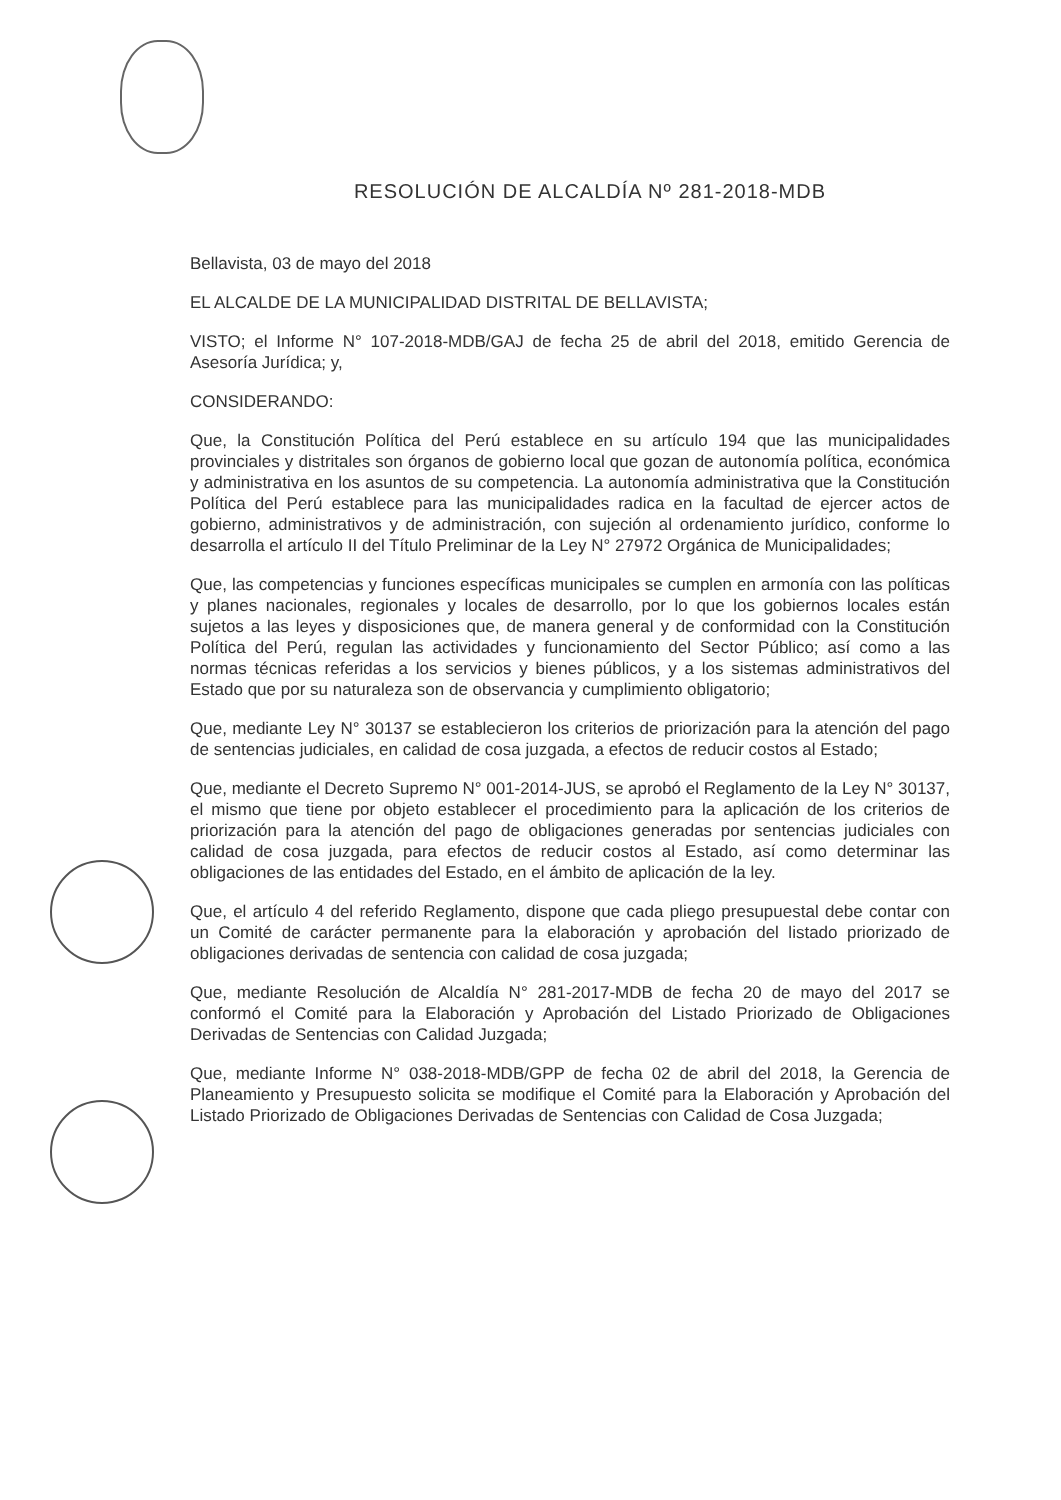RESOLUCIÓN DE ALCALDÍA Nº 281-2018-MDB
Bellavista, 03 de mayo del 2018
EL ALCALDE DE LA MUNICIPALIDAD DISTRITAL DE BELLAVISTA;
VISTO; el Informe N° 107-2018-MDB/GAJ de fecha 25 de abril del 2018, emitido Gerencia de Asesoría Jurídica; y,
CONSIDERANDO:
Que, la Constitución Política del Perú establece en su artículo 194 que las municipalidades provinciales y distritales son órganos de gobierno local que gozan de autonomía política, económica y administrativa en los asuntos de su competencia. La autonomía administrativa que la Constitución Política del Perú establece para las municipalidades radica en la facultad de ejercer actos de gobierno, administrativos y de administración, con sujeción al ordenamiento jurídico, conforme lo desarrolla el artículo II del Título Preliminar de la Ley N° 27972 Orgánica de Municipalidades;
Que, las competencias y funciones específicas municipales se cumplen en armonía con las políticas y planes nacionales, regionales y locales de desarrollo, por lo que los gobiernos locales están sujetos a las leyes y disposiciones que, de manera general y de conformidad con la Constitución Política del Perú, regulan las actividades y funcionamiento del Sector Público; así como a las normas técnicas referidas a los servicios y bienes públicos, y a los sistemas administrativos del Estado que por su naturaleza son de observancia y cumplimiento obligatorio;
Que, mediante Ley N° 30137 se establecieron los criterios de priorización para la atención del pago de sentencias judiciales, en calidad de cosa juzgada, a efectos de reducir costos al Estado;
Que, mediante el Decreto Supremo N° 001-2014-JUS, se aprobó el Reglamento de la Ley N° 30137, el mismo que tiene por objeto establecer el procedimiento para la aplicación de los criterios de priorización para la atención del pago de obligaciones generadas por sentencias judiciales con calidad de cosa juzgada, para efectos de reducir costos al Estado, así como determinar las obligaciones de las entidades del Estado, en el ámbito de aplicación de la ley.
Que, el artículo 4 del referido Reglamento, dispone que cada pliego presupuestal debe contar con un Comité de carácter permanente para la elaboración y aprobación del listado priorizado de obligaciones derivadas de sentencia con calidad de cosa juzgada;
Que, mediante Resolución de Alcaldía N° 281-2017-MDB de fecha 20 de mayo del 2017 se conformó el Comité para la Elaboración y Aprobación del Listado Priorizado de Obligaciones Derivadas de Sentencias con Calidad Juzgada;
Que, mediante Informe N° 038-2018-MDB/GPP de fecha 02 de abril del 2018, la Gerencia de Planeamiento y Presupuesto solicita se modifique el Comité para la Elaboración y Aprobación del Listado Priorizado de Obligaciones Derivadas de Sentencias con Calidad de Cosa Juzgada;